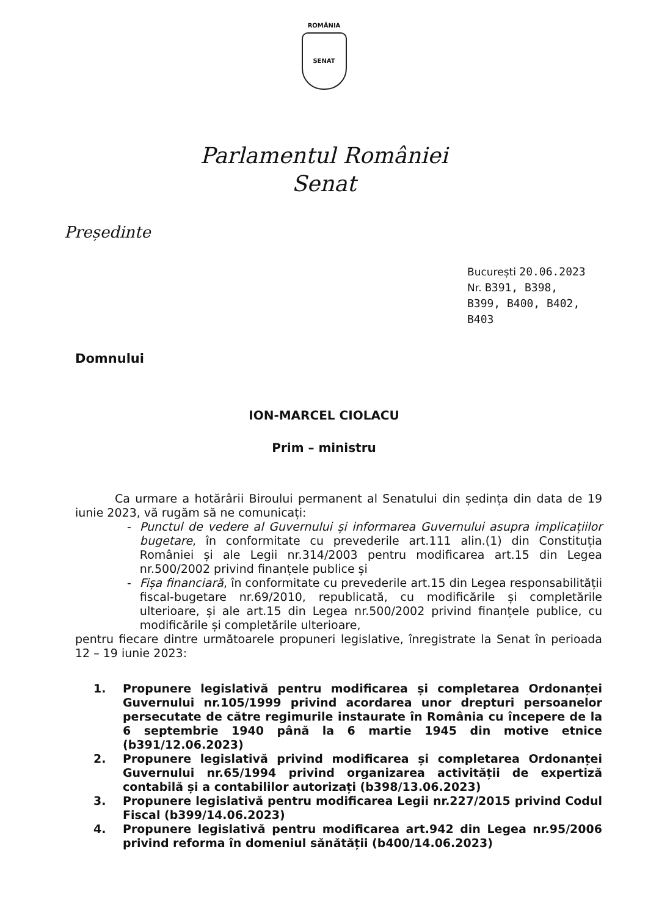ROMÂNIA
SENAT
Parlamentul României
Senat
Președinte
București 20.06.2023
Nr. B391, B398,
B399, B400, B402,
B403
Domnului
ION-MARCEL CIOLACU
Prim – ministru
Ca urmare a hotărârii Biroului permanent al Senatului din ședința din data de 19 iunie 2023, vă rugăm să ne comunicați:
- Punctul de vedere al Guvernului și informarea Guvernului asupra implicațiilor bugetare, în conformitate cu prevederile art.111 alin.(1) din Constituția României și ale Legii nr.314/2003 pentru modificarea art.15 din Legea nr.500/2002 privind finanțele publice și
- Fișa financiară, în conformitate cu prevederile art.15 din Legea responsabilității fiscal-bugetare nr.69/2010, republicată, cu modificările și completările ulterioare, și ale art.15 din Legea nr.500/2002 privind finanțele publice, cu modificările și completările ulterioare,
pentru fiecare dintre următoarele propuneri legislative, înregistrate la Senat în perioada 12 – 19 iunie 2023:
1. Propunere legislativă pentru modificarea și completarea Ordonanței Guvernului nr.105/1999 privind acordarea unor drepturi persoanelor persecutate de către regimurile instaurate în România cu începere de la 6 septembrie 1940 până la 6 martie 1945 din motive etnice (b391/12.06.2023)
2. Propunere legislativă privind modificarea și completarea Ordonanței Guvernului nr.65/1994 privind organizarea activității de expertiză contabilă și a contabililor autorizați (b398/13.06.2023)
3. Propunere legislativă pentru modificarea Legii nr.227/2015 privind Codul Fiscal (b399/14.06.2023)
4. Propunere legislativă pentru modificarea art.942 din Legea nr.95/2006 privind reforma în domeniul sănătății (b400/14.06.2023)